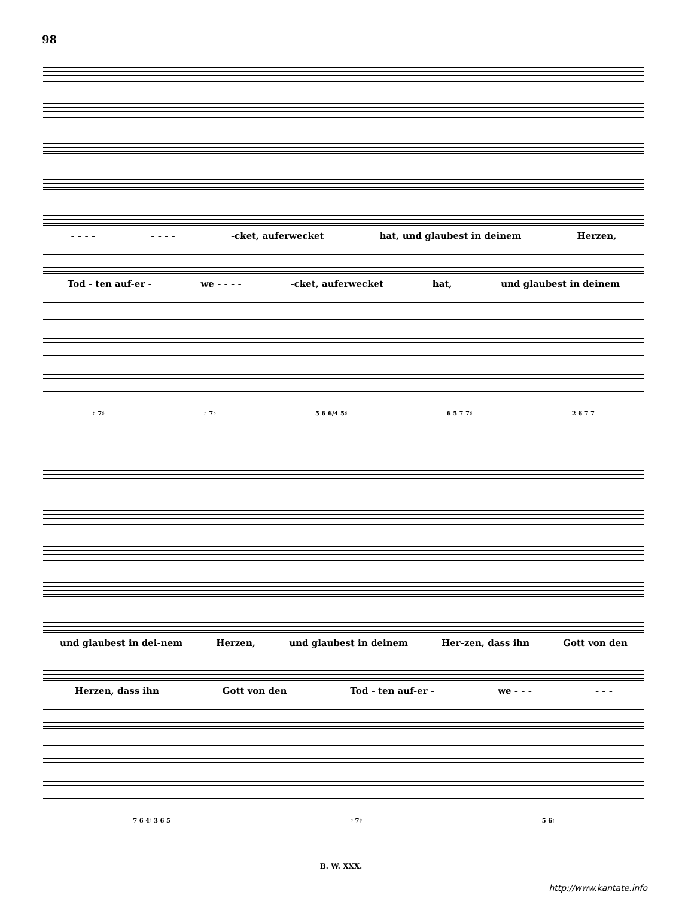98
- - - - - - - - -cket, auferwecket hat, und glaubest in deinem Herzen,
Tod - ten auf-er - we - - - - -cket, auferwecket hat, und glaubest in deinem
♯ 7♯ ♯ 7♯ 5 6 6/4 5♯ 6 5 7 7♯ 2 6 7 7
und glaubest in dei-nem Herzen, und glaubest in deinem Her-zen, dass ihn Gott von den
Herzen, dass ihn Gott von den Tod - ten auf-er - we - - - - - -
7 6 4♮ 3 6 5 ♯ 7♯ 5 6♮
B. W. XXX.
http://www.kantate.info